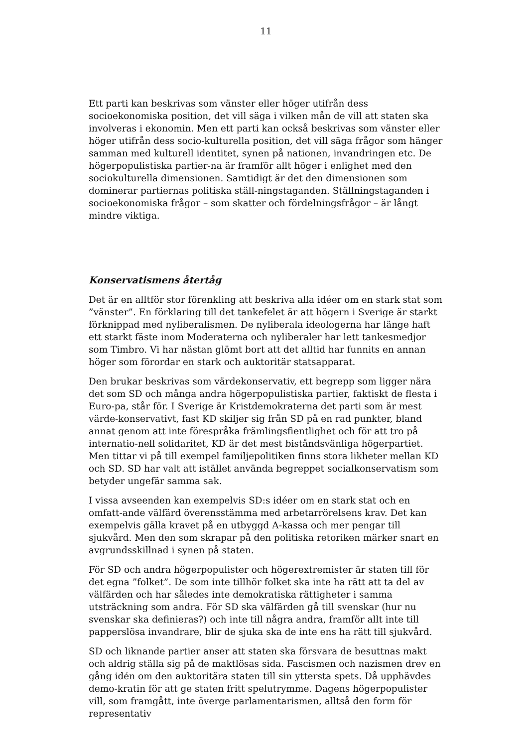11
Ett parti kan beskrivas som vänster eller höger utifrån dess socioekonomiska position, det vill säga i vilken mån de vill att staten ska involveras i ekonomin. Men ett parti kan också beskrivas som vänster eller höger utifrån dess socio-kulturella position, det vill säga frågor som hänger samman med kulturell identitet, synen på nationen, invandringen etc. De högerpopulistiska partier-na är framför allt höger i enlighet med den sociokulturella dimensionen. Samtidigt är det den dimensionen som dominerar partiernas politiska ställ-ningstaganden. Ställningstaganden i socioekonomiska frågor – som skatter och fördelningsfrågor – är långt mindre viktiga.
Konservatismens återtåg
Det är en alltför stor förenkling att beskriva alla idéer om en stark stat som ”vänster”. En förklaring till det tankefelet är att högern i Sverige är starkt förknippad med nyliberalismen. De nyliberala ideologerna har länge haft ett starkt fäste inom Moderaterna och nyliberaler har lett tankesmedjor som Timbro. Vi har nästan glömt bort att det alltid har funnits en annan höger som förordar en stark och auktoritär statsapparat.
Den brukar beskrivas som värdekonservativ, ett begrepp som ligger nära det som SD och många andra högerpopulistiska partier, faktiskt de flesta i Euro-pa, står för. I Sverige är Kristdemokraterna det parti som är mest värde-konservativt, fast KD skiljer sig från SD på en rad punkter, bland annat genom att inte förespråka främlingsfientlighet och för att tro på internatio-nell solidaritet, KD är det mest biståndsvänliga högerpartiet. Men tittar vi på till exempel familjepolitiken finns stora likheter mellan KD och SD. SD har valt att istället använda begreppet socialkonservatism som betyder ungefär samma sak.
I vissa avseenden kan exempelvis SD:s idéer om en stark stat och en omfatt-ande välfärd överensstämma med arbetarrörelsens krav. Det kan exempelvis gälla kravet på en utbyggd A-kassa och mer pengar till sjukvård. Men den som skrapar på den politiska retoriken märker snart en avgrundsskillnad i synen på staten.
För SD och andra högerpopulister och högerextremister är staten till för det egna ”folket”. De som inte tillhör folket ska inte ha rätt att ta del av välfärden och har således inte demokratiska rättigheter i samma utsträckning som andra. För SD ska välfärden gå till svenskar (hur nu svenskar ska definieras?) och inte till några andra, framför allt inte till papperslösa invandrare, blir de sjuka ska de inte ens ha rätt till sjukvård.
SD och liknande partier anser att staten ska försvara de besuttnas makt och aldrig ställa sig på de maktlösas sida. Fascismen och nazismen drev en gång idén om den auktoritära staten till sin yttersta spets. Då upphävdes demo-kratin för att ge staten fritt spelutrymme. Dagens högerpopulister vill, som framgått, inte överge parlamentarismen, alltså den form för representativ